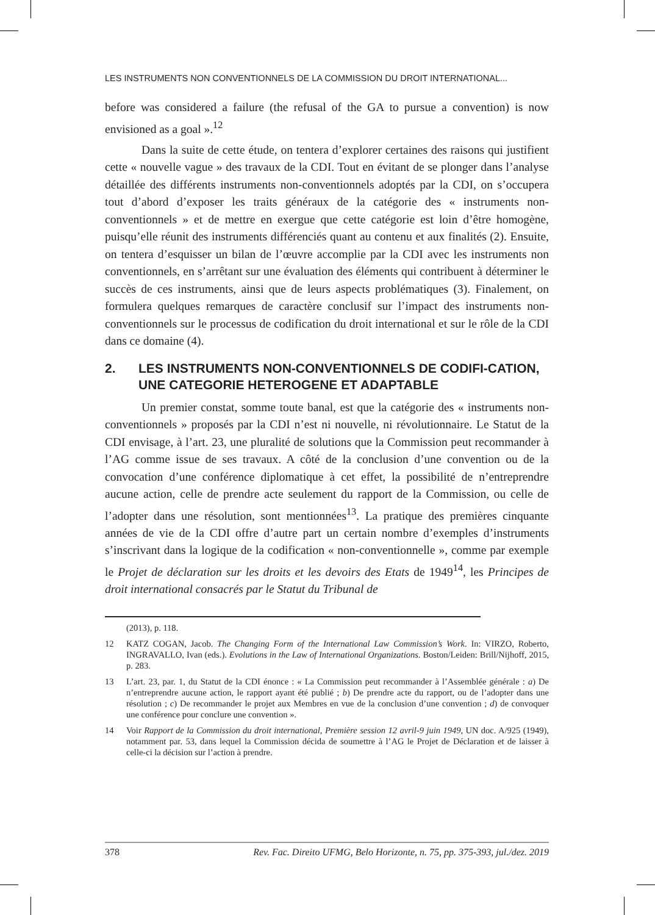LES INSTRUMENTS NON CONVENTIONNELS DE LA COMMISSION DU DROIT INTERNATIONAL...
before was considered a failure (the refusal of the GA to pursue a convention) is now envisioned as a goal ».<sup>12</sup>
Dans la suite de cette étude, on tentera d’explorer certaines des raisons qui justifient cette « nouvelle vague » des travaux de la CDI. Tout en évitant de se plonger dans l’analyse détaillée des différents instruments non-conventionnels adoptés par la CDI, on s’occupera tout d’abord d’exposer les traits généraux de la catégorie des « instruments non-conventionnels » et de mettre en exergue que cette catégorie est loin d’être homogène, puisqu’elle réunit des instruments différenciés quant au contenu et aux finalités (2). Ensuite, on tentera d’esquisser un bilan de l’œuvre accomplie par la CDI avec les instruments non conventionnels, en s’arrêtant sur une évaluation des éléments qui contribuent à déterminer le succès de ces instruments, ainsi que de leurs aspects problématiques (3). Finalement, on formulera quelques remarques de caractère conclusif sur l’impact des instruments non-conventionnels sur le processus de codification du droit international et sur le rôle de la CDI dans ce domaine (4).
2. LES INSTRUMENTS NON-CONVENTIONNELS DE CODIFI-CATION, UNE CATEGORIE HETEROGENE ET ADAPTABLE
Un premier constat, somme toute banal, est que la catégorie des « instruments non-conventionnels » proposés par la CDI n’est ni nouvelle, ni révolutionnaire. Le Statut de la CDI envisage, à l’art. 23, une pluralité de solutions que la Commission peut recommander à l’AG comme issue de ses travaux. A côté de la conclusion d’une convention ou de la convocation d’une conférence diplomatique à cet effet, la possibilité de n’entreprendre aucune action, celle de prendre acte seulement du rapport de la Commission, ou celle de l’adopter dans une résolution, sont mentionnées<sup>13</sup>. La pratique des premières cinquante années de vie de la CDI offre d’autre part un certain nombre d’exemples d’instruments s’inscrivant dans la logique de la codification « non-conventionnelle », comme par exemple le Projet de déclaration sur les droits et les devoirs des Etats de 1949<sup>14</sup>, les Principes de droit international consacrés par le Statut du Tribunal de
(2013), p. 118.
12 KATZ COGAN, Jacob. The Changing Form of the International Law Commission’s Work. In: VIRZO, Roberto, INGRAVALLO, Ivan (eds.). Evolutions in the Law of International Organizations. Boston/Leiden: Brill/Nijhoff, 2015, p. 283.
13 L’art. 23, par. 1, du Statut de la CDI énonce : « La Commission peut recommander à l’Assemblée générale : a) De n’entreprendre aucune action, le rapport ayant été publié ; b) De prendre acte du rapport, ou de l’adopter dans une résolution ; c) De recommander le projet aux Membres en vue de la conclusion d’une convention ; d) de convoquer une conférence pour conclure une convention ».
14 Voir Rapport de la Commission du droit international, Première session 12 avril-9 juin 1949, UN doc. A/925 (1949), notamment par. 53, dans lequel la Commission décida de soumettre à l’AG le Projet de Déclaration et de laisser à celle-ci la décision sur l’action à prendre.
378 Rev. Fac. Direito UFMG, Belo Horizonte, n. 75, pp. 375-393, jul./dez. 2019